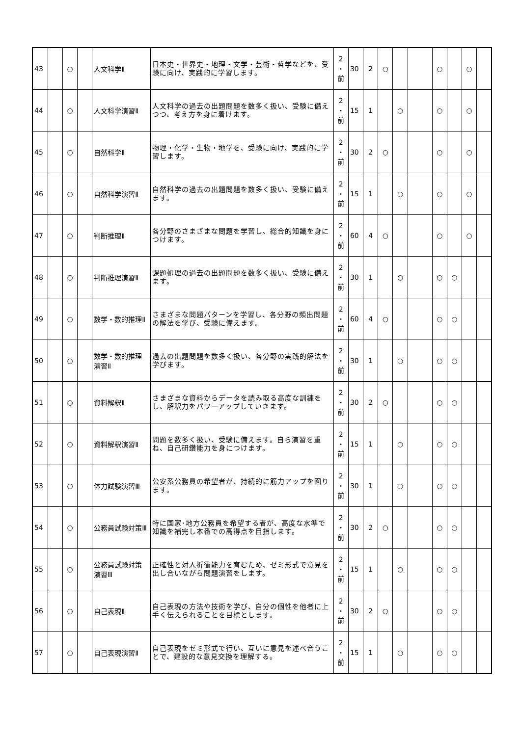| 43 | | ○ | | 人文科学Ⅱ | 日本史・世界史・地理・文学・芸術・哲学などを、受験に向け、実践的に学習します。 | 2 ・ 前 | 30 | 2 | ○ | | | ○ | | ○ | |
| 44 | | ○ | | 人文科学演習Ⅱ | 人文科学の過去の出題問題を数多く扱い、受験に備えつつ、考え方を身に着けます。 | 2 ・ 前 | 15 | 1 | | ○ | | ○ | | ○ | |
| 45 | | ○ | | 自然科学Ⅱ | 物理・化学・生物・地学を、受験に向け、実践的に学習します。 | 2 ・ 前 | 30 | 2 | ○ | | | ○ | | ○ | |
| 46 | | ○ | | 自然科学演習Ⅱ | 自然科学の過去の出題問題を数多く扱い、受験に備えます。 | 2 ・ 前 | 15 | 1 | | ○ | | ○ | | ○ | |
| 47 | | ○ | | 判断推理Ⅱ | 各分野のさまざまな問題を学習し、総合的知識を身につけます。 | 2 ・ 前 | 60 | 4 | ○ | | | ○ | | ○ | |
| 48 | | ○ | | 判断推理演習Ⅱ | 課題処理の過去の出題問題を数多く扱い、受験に備えます。 | 2 ・ 前 | 30 | 1 | | ○ | | ○ | ○ | | |
| 49 | | ○ | | 数学・数的推理Ⅱ | さまざまな問題パターンを学習し、各分野の頻出問題の解法を学び、受験に備えます。 | 2 ・ 前 | 60 | 4 | ○ | | | ○ | ○ | | |
| 50 | | ○ | | 数学・数的推理演習Ⅱ | 過去の出題問題を数多く扱い、各分野の実践的解法を学びます。 | 2 ・ 前 | 30 | 1 | | ○ | | ○ | ○ | | |
| 51 | | ○ | | 資料解釈Ⅱ | さまざまな資料からデータを読み取る高度な訓練をし、解釈力をパワーアップしていきます。 | 2 ・ 前 | 30 | 2 | ○ | | | ○ | ○ | | |
| 52 | | ○ | | 資料解釈演習Ⅱ | 問題を数多く扱い、受験に備えます。自ら演習を重ね、自己研鑽能力を身につけます。 | 2 ・ 前 | 15 | 1 | | ○ | | ○ | ○ | | |
| 53 | | ○ | | 体力試験演習Ⅲ | 公安系公務員の希望者が、持続的に筋力アップを図ります。 | 2 ・ 前 | 30 | 1 | | ○ | | ○ | ○ | | |
| 54 | | ○ | | 公務員試験対策Ⅲ | 特に国家･地方公務員を希望する者が、高度な水準で知識を補完し本番での高得点を目指します。 | 2 ・ 前 | 30 | 2 | ○ | | | ○ | ○ | | |
| 55 | | ○ | | 公務員試験対策演習Ⅲ | 正確性と対人折衝能力を育むため、ゼミ形式で意見を出し合いながら問題演習をします。 | 2 ・ 前 | 15 | 1 | | ○ | | ○ | ○ | | |
| 56 | | ○ | | 自己表現Ⅱ | 自己表現の方法や技術を学び、自分の個性を他者に上手く伝えられることを目標とします。 | 2 ・ 前 | 30 | 2 | ○ | | | ○ | ○ | | |
| 57 | | ○ | | 自己表現演習Ⅱ | 自己表現をゼミ形式で行い、互いに意見を述べ合うことで、建設的な意見交換を理解する。 | 2 ・ 前 | 15 | 1 | | ○ | | ○ | ○ | | |